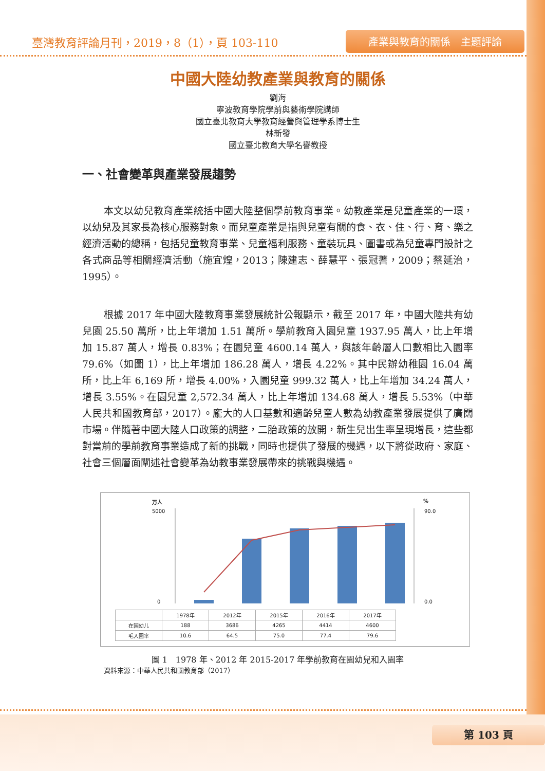臺灣教育評論月刊，2019，8（1），頁 103-110
產業與教育的關係　主題評論
中國大陸幼教產業與教育的關係
劉海
寧波教育學院學前與藝術學院講師
國立臺北教育大學教育經營與管理學系博士生
林新發
國立臺北教育大學名譽教授
一、社會變革與產業發展趨勢
本文以幼兒教育產業統括中國大陸整個學前教育事業。幼教產業是兒童產業的一環，以幼兒及其家長為核心服務對象。而兒童產業是指與兒童有關的食、衣、住、行、育、樂之經濟活動的總稱，包括兒童教育事業、兒童福利服務、童裝玩具、圖書或為兒童專門設計之各式商品等相關經濟活動（施宜煌，2013；陳建志、薛慧平、張冠蓍，2009；蔡延治，1995）。
根據 2017 年中國大陸教育事業發展統計公報顯示，截至 2017 年，中國大陸共有幼兒園 25.50 萬所，比上年增加 1.51 萬所。學前教育入園兒童 1937.95 萬人，比上年增加 15.87 萬人，增長 0.83%；在園兒童 4600.14 萬人，與該年齡層人口數相比入園率 79.6%（如圖 1），比上年增加 186.28 萬人，增長 4.22%。其中民辦幼稚園 16.04 萬所，比上年 6,169 所，增長 4.00%，入園兒童 999.32 萬人，比上年增加 34.24 萬人，增長 3.55%。在園兒童 2,572.34 萬人，比上年增加 134.68 萬人，增長 5.53%（中華人民共和國教育部，2017）。龐大的人口基數和適齡兒童人數為幼教產業發展提供了廣闊市場。伴隨著中國大陸人口政策的調整，二胎政策的放開，新生兒出生率呈現增長，這些都對當前的學前教育事業造成了新的挑戰，同時也提供了發展的機遇，以下將從政府、家庭、社會三個層面闡述社會變革為幼教事業發展帶來的挑戰與機遇。
万人%
5000
0
90.0
0.0
| | 1978年 | 2012年 | 2015年 | 2016年 | 2017年 |
| --- | --- | --- | --- | --- | --- |
| 在园幼儿 | 188 | 3686 | 4265 | 4414 | 4600 |
| 毛入园率 | 10.6 | 64.5 | 75.0 | 77.4 | 79.6 |
圖 1　1978 年、2012 年 2015-2017 年學前教育在園幼兒和入園率
資料來源：中華人民共和國教育部（2017）
第 103 頁